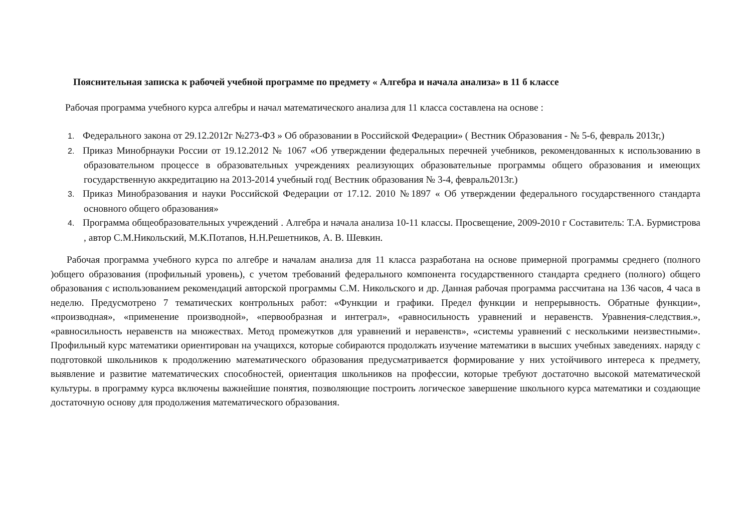Пояснительная записка к рабочей учебной программе по предмету « Алгебра и начала анализа» в 11 б классе
Рабочая программа учебного курса алгебры и начал математического анализа для 11 класса составлена на основе :
1. Федерального закона от 29.12.2012г №273-ФЗ » Об образовании в Российской Федерации» ( Вестник Образования - № 5-6, февраль 2013г,)
2. Приказ Минобрнауки России от 19.12.2012 № 1067 «Об утверждении федеральных перечней учебников, рекомендованных к использованию в образовательном процессе в образовательных учреждениях реализующих образовательные программы общего образования и имеющих государственную аккредитацию на 2013-2014 учебный год( Вестник образования № 3-4, февраль2013г.)
3. Приказ Минобразования и науки Российской Федерации от 17.12. 2010 №1897 « Об утверждении федерального государственного стандарта основного общего образования»
4. Программа общеобразовательных учреждений . Алгебра и начала анализа 10-11 классы. Просвещение, 2009-2010 г Составитель: Т.А. Бурмистрова , автор С.М.Никольский, М.К.Потапов, Н.Н.Решетников, А. В. Шевкин.
Рабочая программа учебного курса по алгебре и началам анализа для 11 класса разработана на основе примерной программы среднего (полного )общего образования (профильный уровень), с учетом требований федерального компонента государственного стандарта среднего (полного) общего образования с использованием рекомендаций авторской программы С.М. Никольского и др. Данная рабочая программа рассчитана на 136 часов, 4 часа в неделю. Предусмотрено 7 тематических контрольных работ: «Функции и графики. Предел функции и непрерывность. Обратные функции», «производная», «применение производной», «первообразная и интеграл», «равносильность уравнений и неравенств. Уравнения-следствия.», «равносильность неравенств на множествах. Метод промежутков для уравнений и неравенств», «системы уравнений с несколькими неизвестными». Профильный курс математики ориентирован на учащихся, которые собираются продолжать изучение математики в высших учебных заведениях. наряду с подготовкой школьников к продолжению математического образования предусматривается формирование у них устойчивого интереса к предмету, выявление и развитие математических способностей, ориентация школьников на профессии, которые требуют достаточно высокой математической культуры. в программу курса включены важнейшие понятия, позволяющие построить логическое завершение школьного курса математики и создающие достаточную основу для продолжения математического образования.